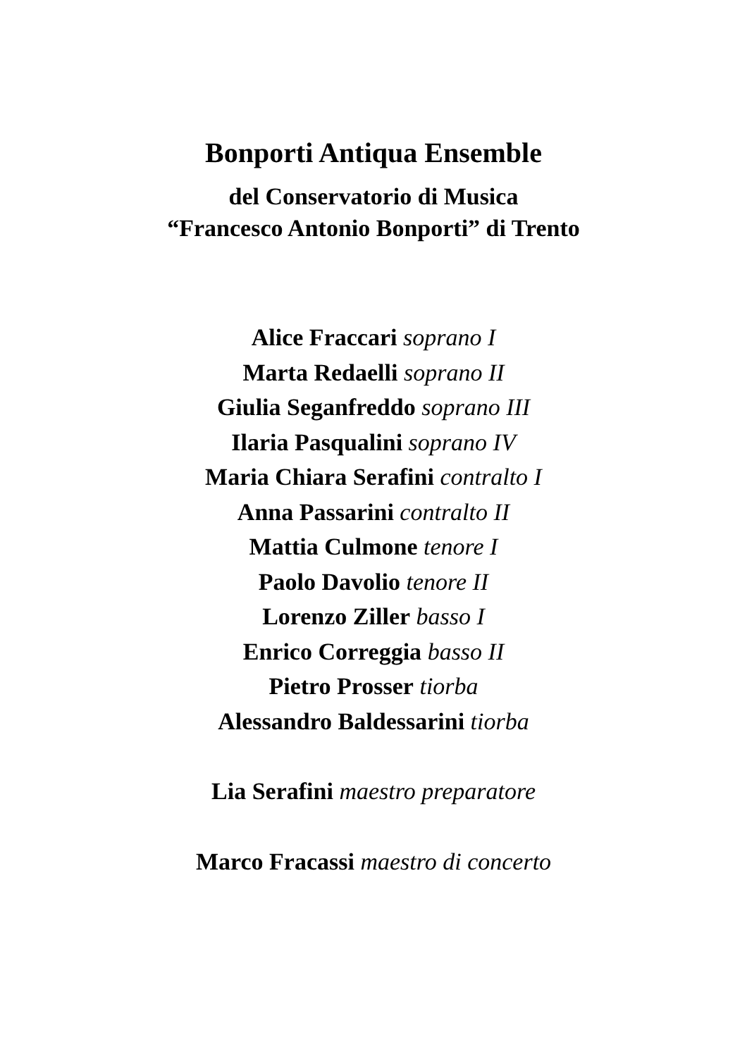Bonporti Antiqua Ensemble
del Conservatorio di Musica
“Francesco Antonio Bonporti” di Trento
Alice Fraccari soprano I
Marta Redaelli soprano II
Giulia Seganfreddo soprano III
Ilaria Pasqualini soprano IV
Maria Chiara Serafini contralto I
Anna Passarini contralto II
Mattia Culmone tenore I
Paolo Davolio tenore II
Lorenzo Ziller basso I
Enrico Correggia basso II
Pietro Prosser tiorba
Alessandro Baldessarini tiorba
Lia Serafini maestro preparatore
Marco Fracassi maestro di concerto